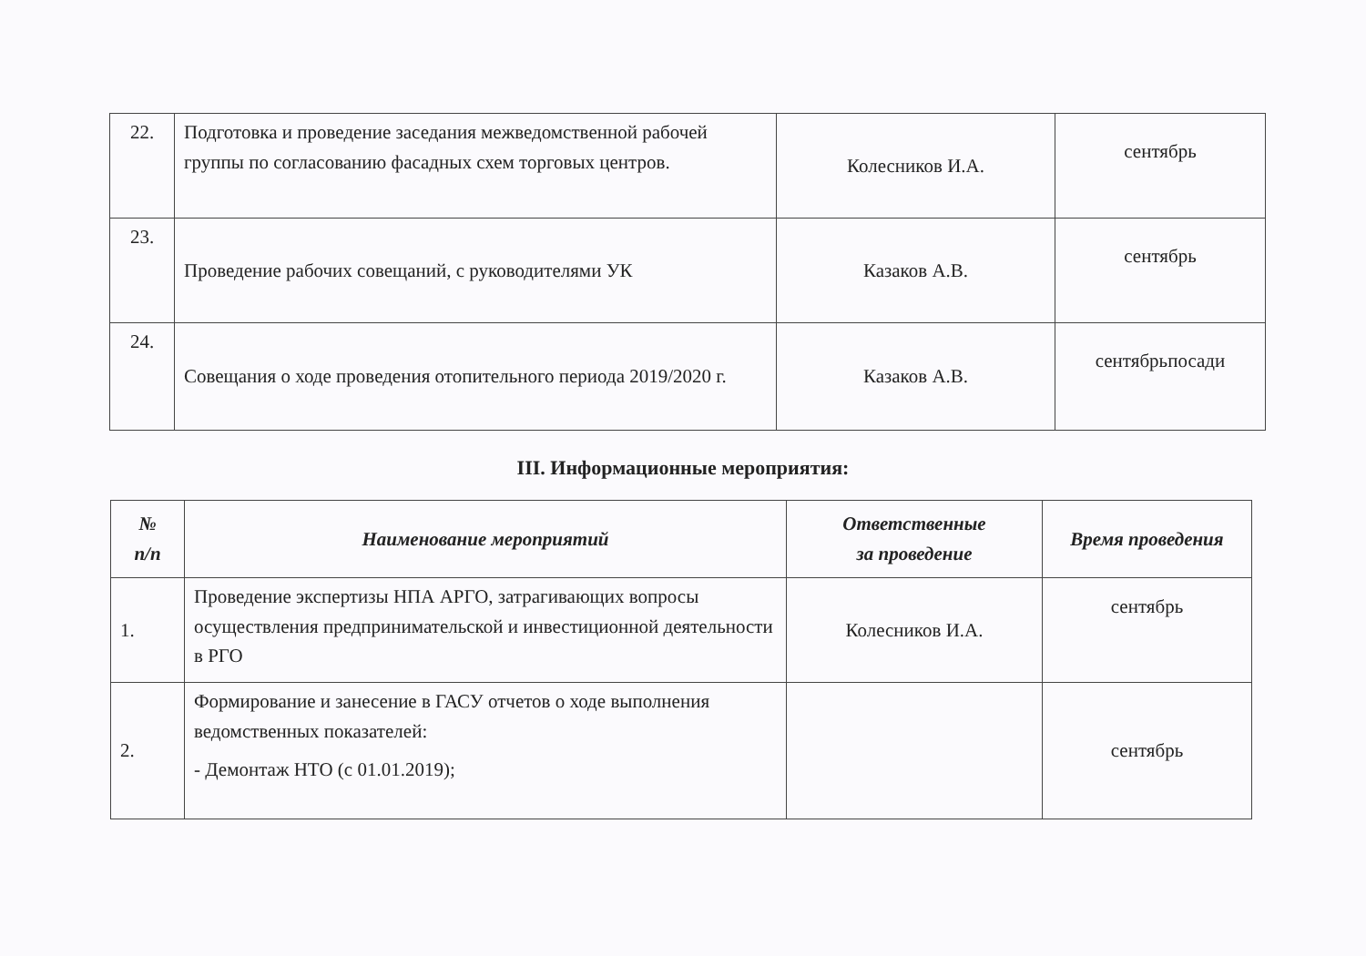| 22. | Подготовка и проведение заседания межведомственной рабочей группы по согласованию фасадных схем торговых центров. | Колесников И.А. | сентябрь |
| 23. | Проведение рабочих совещаний, с руководителями УК | Казаков А.В. | сентябрь |
| 24. | Совещания о ходе проведения отопительного периода 2019/2020 г. | Казаков А.В. | сентябрьпосади |
III. Информационные мероприятия:
| № п/п | Наименование мероприятий | Ответственные за проведение | Время проведения |
| --- | --- | --- | --- |
| 1. | Проведение экспертизы НПА АРГО, затрагивающих вопросы осуществления предпринимательской и инвестиционной деятельности в РГО | Колесников И.А. | сентябрь |
| 2. | Формирование и занесение в ГАСУ отчетов о ходе выполнения ведомственных показателей: - Демонтаж НТО (с 01.01.2019); | | сентябрь |